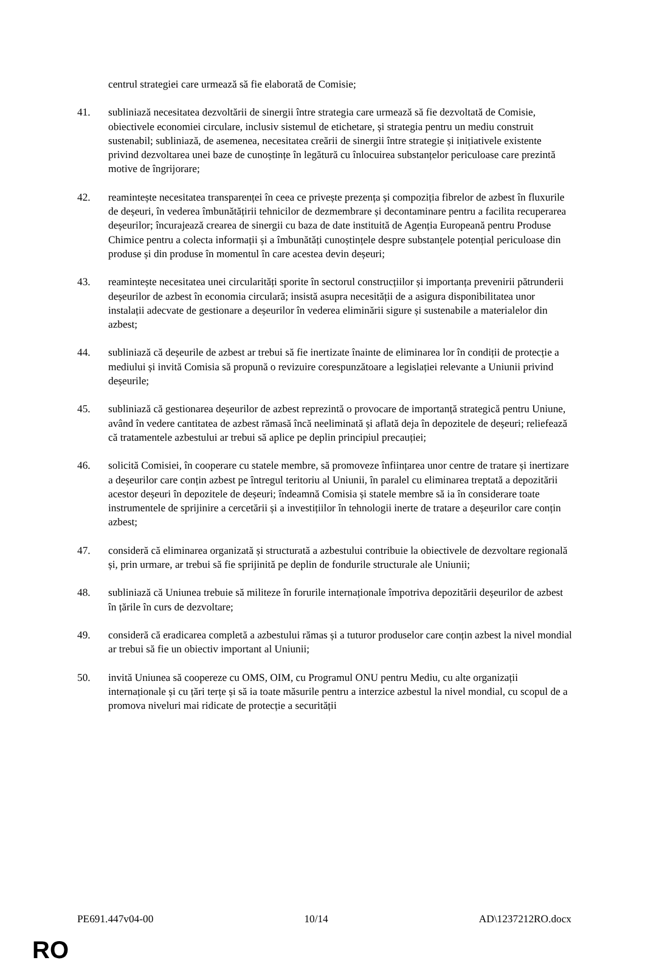centrul strategiei care urmează să fie elaborată de Comisie;
41. subliniază necesitatea dezvoltării de sinergii între strategia care urmează să fie dezvoltată de Comisie, obiectivele economiei circulare, inclusiv sistemul de etichetare, și strategia pentru un mediu construit sustenabil; subliniază, de asemenea, necesitatea creării de sinergii între strategie și inițiativele existente privind dezvoltarea unei baze de cunoștințe în legătură cu înlocuirea substanțelor periculoase care prezintă motive de îngrijorare;
42. reamintește necesitatea transparenței în ceea ce privește prezența și compoziția fibrelor de azbest în fluxurile de deșeuri, în vederea îmbunătățirii tehnicilor de dezmembrare și decontaminare pentru a facilita recuperarea deșeurilor; încurajează crearea de sinergii cu baza de date instituită de Agenția Europeană pentru Produse Chimice pentru a colecta informații și a îmbunătăți cunoștințele despre substanțele potențial periculoase din produse și din produse în momentul în care acestea devin deșeuri;
43. reamintește necesitatea unei circularități sporite în sectorul construcțiilor și importanța prevenirii pătrunderii deșeurilor de azbest în economia circulară; insistă asupra necesității de a asigura disponibilitatea unor instalații adecvate de gestionare a deșeurilor în vederea eliminării sigure și sustenabile a materialelor din azbest;
44. subliniază că deșeurile de azbest ar trebui să fie inertizate înainte de eliminarea lor în condiții de protecție a mediului și invită Comisia să propună o revizuire corespunzătoare a legislației relevante a Uniunii privind deșeurile;
45. subliniază că gestionarea deșeurilor de azbest reprezintă o provocare de importanță strategică pentru Uniune, având în vedere cantitatea de azbest rămasă încă neeliminată și aflată deja în depozitele de deșeuri; reliefează că tratamentele azbestului ar trebui să aplice pe deplin principiul precauției;
46. solicită Comisiei, în cooperare cu statele membre, să promoveze înființarea unor centre de tratare și inertizare a deșeurilor care conțin azbest pe întregul teritoriu al Uniunii, în paralel cu eliminarea treptată a depozitării acestor deșeuri în depozitele de deșeuri; îndeamnă Comisia și statele membre să ia în considerare toate instrumentele de sprijinire a cercetării și a investițiilor în tehnologii inerte de tratare a deșeurilor care conțin azbest;
47. consideră că eliminarea organizată și structurată a azbestului contribuie la obiectivele de dezvoltare regională și, prin urmare, ar trebui să fie sprijinită pe deplin de fondurile structurale ale Uniunii;
48. subliniază că Uniunea trebuie să militeze în forurile internaționale împotriva depozitării deșeurilor de azbest în țările în curs de dezvoltare;
49. consideră că eradicarea completă a azbestului rămas și a tuturor produselor care conțin azbest la nivel mondial ar trebui să fie un obiectiv important al Uniunii;
50. invită Uniunea să coopereze cu OMS, OIM, cu Programul ONU pentru Mediu, cu alte organizații internaționale și cu țări terțe și să ia toate măsurile pentru a interzice azbestul la nivel mondial, cu scopul de a promova niveluri mai ridicate de protecție a securității
PE691.447v04-00 10/14 AD\1237212RO.docx
RO